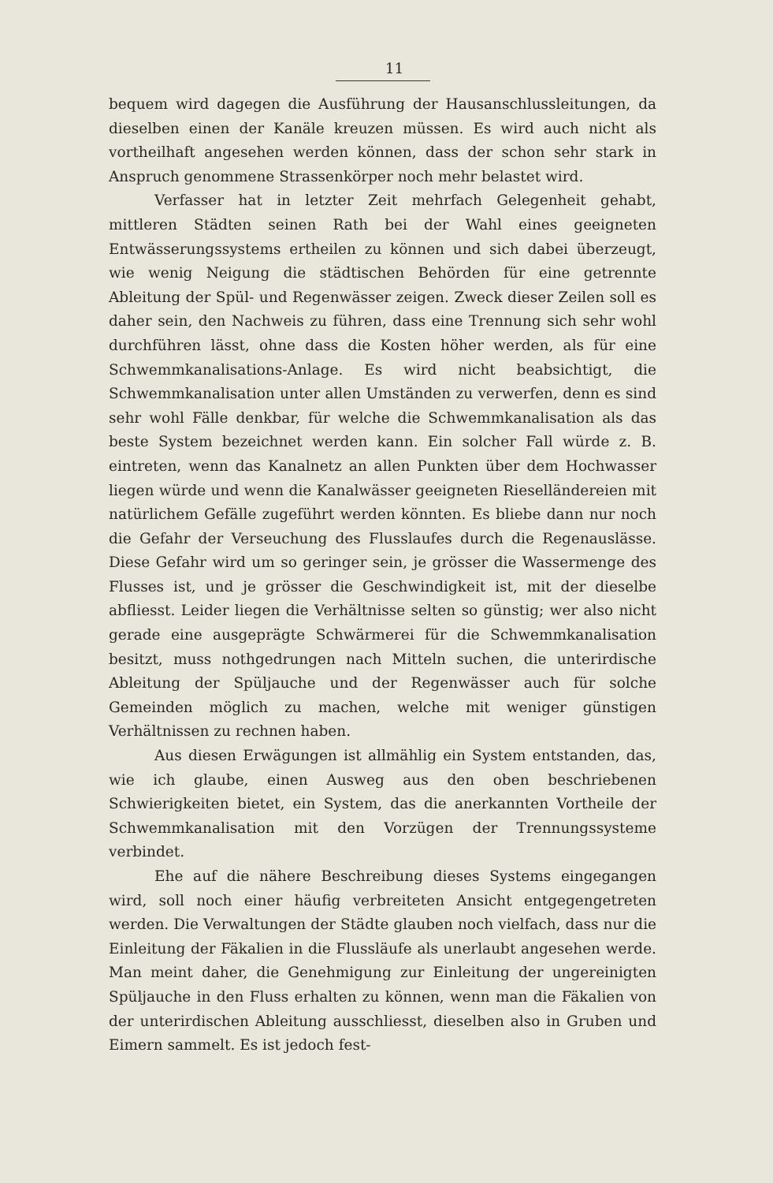11
bequem wird dagegen die Ausführung der Hausanschlussleitungen, da dieselben einen der Kanäle kreuzen müssen. Es wird auch nicht als vortheilhaft angesehen werden können, dass der schon sehr stark in Anspruch genommene Strassenkörper noch mehr belastet wird.
Verfasser hat in letzter Zeit mehrfach Gelegenheit gehabt, mittleren Städten seinen Rath bei der Wahl eines geeigneten Entwässerungssystems ertheilen zu können und sich dabei überzeugt, wie wenig Neigung die städtischen Behörden für eine getrennte Ableitung der Spül- und Regenwässer zeigen. Zweck dieser Zeilen soll es daher sein, den Nachweis zu führen, dass eine Trennung sich sehr wohl durchführen lässt, ohne dass die Kosten höher werden, als für eine Schwemmkanalisations-Anlage. Es wird nicht beabsichtigt, die Schwemmkanalisation unter allen Umständen zu verwerfen, denn es sind sehr wohl Fälle denkbar, für welche die Schwemmkanalisation als das beste System bezeichnet werden kann. Ein solcher Fall würde z. B. eintreten, wenn das Kanalnetz an allen Punkten über dem Hochwasser liegen würde und wenn die Kanalwässer geeigneten Rieselländereien mit natürlichem Gefälle zugeführt werden könnten. Es bliebe dann nur noch die Gefahr der Verseuchung des Flusslaufes durch die Regenauslässe. Diese Gefahr wird um so geringer sein, je grösser die Wassermenge des Flusses ist, und je grösser die Geschwindigkeit ist, mit der dieselbe abfliesst. Leider liegen die Verhältnisse selten so günstig; wer also nicht gerade eine ausgeprägte Schwärmerei für die Schwemmkanalisation besitzt, muss nothgedrungen nach Mitteln suchen, die unterirdische Ableitung der Spüljauche und der Regenwässer auch für solche Gemeinden möglich zu machen, welche mit weniger günstigen Verhältnissen zu rechnen haben.
Aus diesen Erwägungen ist allmählig ein System entstanden, das, wie ich glaube, einen Ausweg aus den oben beschriebenen Schwierigkeiten bietet, ein System, das die anerkannten Vortheile der Schwemmkanalisation mit den Vorzügen der Trennungssysteme verbindet.
Ehe auf die nähere Beschreibung dieses Systems eingegangen wird, soll noch einer häufig verbreiteten Ansicht entgegengetreten werden. Die Verwaltungen der Städte glauben noch vielfach, dass nur die Einleitung der Fäkalien in die Flussläufe als unerlaubt angesehen werde. Man meint daher, die Genehmigung zur Einleitung der ungereinigten Spüljauche in den Fluss erhalten zu können, wenn man die Fäkalien von der unterirdischen Ableitung ausschliesst, dieselben also in Gruben und Eimern sammelt. Es ist jedoch fest-